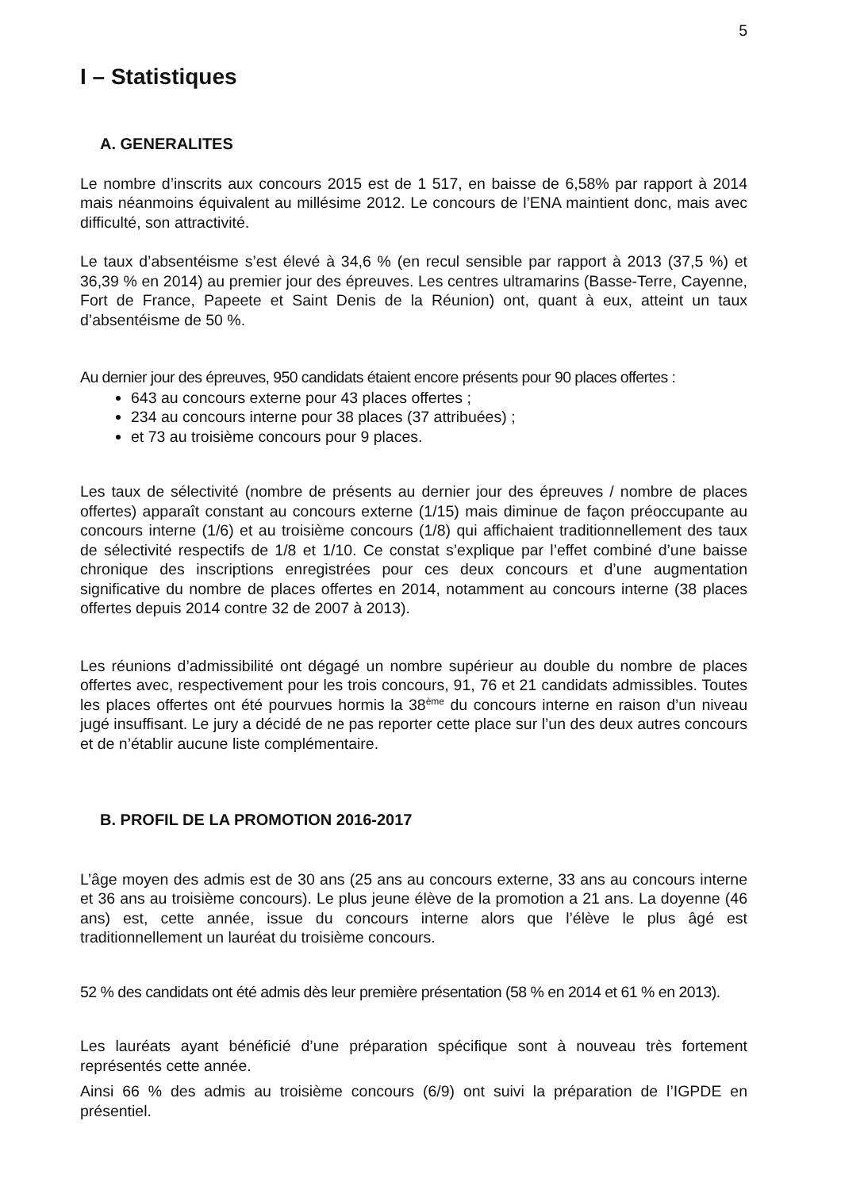5
I – Statistiques
A. GENERALITES
Le nombre d’inscrits aux concours 2015 est de 1 517, en baisse de 6,58% par rapport à 2014 mais néanmoins équivalent au millésime 2012. Le concours de l’ENA maintient donc, mais avec difficulté, son attractivité.
Le taux d’absentéisme s’est élevé à 34,6 % (en recul sensible par rapport à 2013 (37,5 %) et 36,39 % en 2014) au premier jour des épreuves. Les centres ultramarins (Basse-Terre, Cayenne, Fort de France, Papeete et Saint Denis de la Réunion) ont, quant à eux, atteint un taux d’absentéisme de 50 %.
Au dernier jour des épreuves, 950 candidats étaient encore présents pour 90 places offertes :
643 au concours externe pour 43 places offertes ;
234 au concours interne pour 38 places (37 attribuées) ;
et 73 au troisième concours pour 9 places.
Les taux de sélectivité (nombre de présents au dernier jour des épreuves / nombre de places offertes) apparaît constant au concours externe (1/15) mais diminue de façon préoccupante au concours interne (1/6) et au troisième concours (1/8) qui affichaient traditionnellement des taux de sélectivité respectifs de 1/8 et 1/10. Ce constat s’explique par l’effet combiné d’une baisse chronique des inscriptions enregistrées pour ces deux concours et d’une augmentation significative du nombre de places offertes en 2014, notamment au concours interne (38 places offertes depuis 2014 contre 32 de 2007 à 2013).
Les réunions d’admissibilité ont dégagé un nombre supérieur au double du nombre de places offertes avec, respectivement pour les trois concours, 91, 76 et 21 candidats admissibles. Toutes les places offertes ont été pourvues hormis la 38<sup>ème</sup> du concours interne en raison d’un niveau jugé insuffisant. Le jury a décidé de ne pas reporter cette place sur l’un des deux autres concours et de n’établir aucune liste complémentaire.
B. PROFIL DE LA PROMOTION 2016-2017
L’âge moyen des admis est de 30 ans (25 ans au concours externe, 33 ans au concours interne et 36 ans au troisième concours). Le plus jeune élève de la promotion a 21 ans. La doyenne (46 ans) est, cette année, issue du concours interne alors que l’élève le plus âgé est traditionnellement un lauréat du troisième concours.
52 % des candidats ont été admis dès leur première présentation (58 % en 2014 et 61 % en 2013).
Les lauréats ayant bénéficié d’une préparation spécifique sont à nouveau très fortement représentés cette année.
Ainsi 66 % des admis au troisième concours (6/9) ont suivi la préparation de l’IGPDE en présentiel.